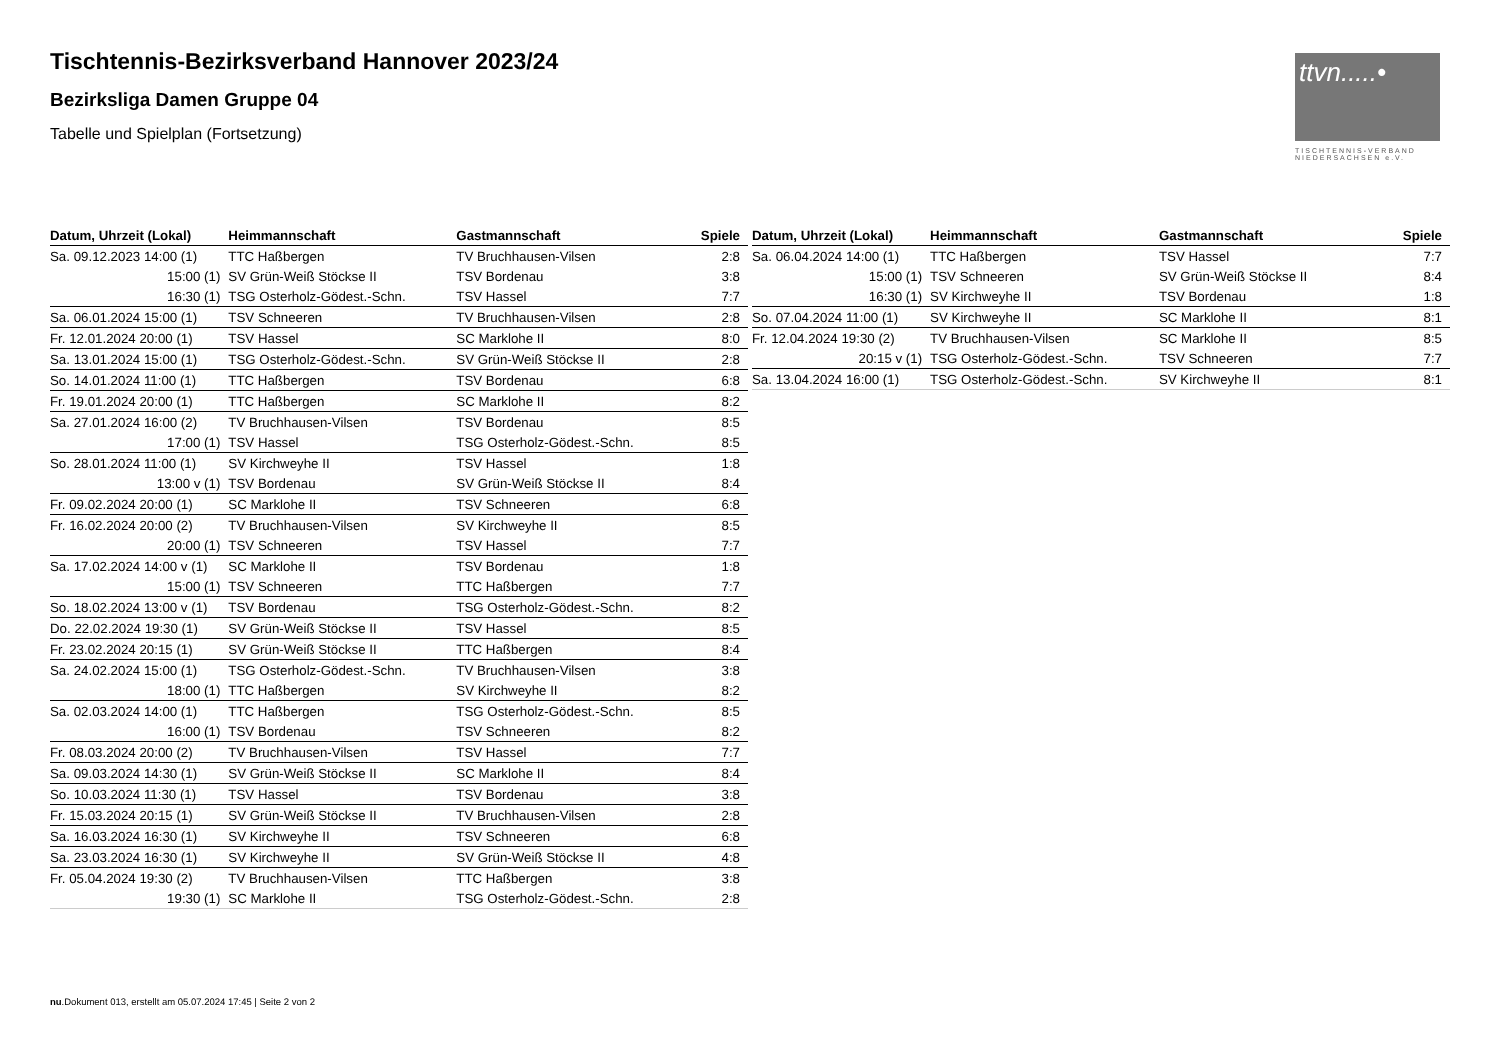Tischtennis-Bezirksverband Hannover 2023/24
Bezirksliga Damen Gruppe 04
Tabelle und Spielplan (Fortsetzung)
ttvn.....•
TISCHTENNIS-VERBAND NIEDERSACHSEN e.V.
| Datum, Uhrzeit (Lokal) | Heimmannschaft | Gastmannschaft | Spiele |
| --- | --- | --- | --- |
| Sa. 09.12.2023 14:00 (1) | TTC Haßbergen | TV Bruchhausen-Vilsen | 2:8 |
| 15:00 (1) | SV Grün-Weiß Stöckse II | TSV Bordenau | 3:8 |
| 16:30 (1) | TSG Osterholz-Gödest.-Schn. | TSV Hassel | 7:7 |
| Sa. 06.01.2024 15:00 (1) | TSV Schneeren | TV Bruchhausen-Vilsen | 2:8 |
| Fr. 12.01.2024 20:00 (1) | TSV Hassel | SC Marklohe II | 8:0 |
| Sa. 13.01.2024 15:00 (1) | TSG Osterholz-Gödest.-Schn. | SV Grün-Weiß Stöckse II | 2:8 |
| So. 14.01.2024 11:00 (1) | TTC Haßbergen | TSV Bordenau | 6:8 |
| Fr. 19.01.2024 20:00 (1) | TTC Haßbergen | SC Marklohe II | 8:2 |
| Sa. 27.01.2024 16:00 (2) | TV Bruchhausen-Vilsen | TSV Bordenau | 8:5 |
| 17:00 (1) | TSV Hassel | TSG Osterholz-Gödest.-Schn. | 8:5 |
| So. 28.01.2024 11:00 (1) | SV Kirchweyhe II | TSV Hassel | 1:8 |
| 13:00 v (1) | TSV Bordenau | SV Grün-Weiß Stöckse II | 8:4 |
| Fr. 09.02.2024 20:00 (1) | SC Marklohe II | TSV Schneeren | 6:8 |
| Fr. 16.02.2024 20:00 (2) | TV Bruchhausen-Vilsen | SV Kirchweyhe II | 8:5 |
| 20:00 (1) | TSV Schneeren | TSV Hassel | 7:7 |
| Sa. 17.02.2024 14:00 v (1) | SC Marklohe II | TSV Bordenau | 1:8 |
| 15:00 (1) | TSV Schneeren | TTC Haßbergen | 7:7 |
| So. 18.02.2024 13:00 v (1) | TSV Bordenau | TSG Osterholz-Gödest.-Schn. | 8:2 |
| Do. 22.02.2024 19:30 (1) | SV Grün-Weiß Stöckse II | TSV Hassel | 8:5 |
| Fr. 23.02.2024 20:15 (1) | SV Grün-Weiß Stöckse II | TTC Haßbergen | 8:4 |
| Sa. 24.02.2024 15:00 (1) | TSG Osterholz-Gödest.-Schn. | TV Bruchhausen-Vilsen | 3:8 |
| 18:00 (1) | TTC Haßbergen | SV Kirchweyhe II | 8:2 |
| Sa. 02.03.2024 14:00 (1) | TTC Haßbergen | TSG Osterholz-Gödest.-Schn. | 8:5 |
| 16:00 (1) | TSV Bordenau | TSV Schneeren | 8:2 |
| Fr. 08.03.2024 20:00 (2) | TV Bruchhausen-Vilsen | TSV Hassel | 7:7 |
| Sa. 09.03.2024 14:30 (1) | SV Grün-Weiß Stöckse II | SC Marklohe II | 8:4 |
| So. 10.03.2024 11:30 (1) | TSV Hassel | TSV Bordenau | 3:8 |
| Fr. 15.03.2024 20:15 (1) | SV Grün-Weiß Stöckse II | TV Bruchhausen-Vilsen | 2:8 |
| Sa. 16.03.2024 16:30 (1) | SV Kirchweyhe II | TSV Schneeren | 6:8 |
| Sa. 23.03.2024 16:30 (1) | SV Kirchweyhe II | SV Grün-Weiß Stöckse II | 4:8 |
| Fr. 05.04.2024 19:30 (2) | TV Bruchhausen-Vilsen | TTC Haßbergen | 3:8 |
| 19:30 (1) | SC Marklohe II | TSG Osterholz-Gödest.-Schn. | 2:8 |
| Datum, Uhrzeit (Lokal) | Heimmannschaft | Gastmannschaft | Spiele |
| --- | --- | --- | --- |
| Sa. 06.04.2024 14:00 (1) | TTC Haßbergen | TSV Hassel | 7:7 |
| 15:00 (1) | TSV Schneeren | SV Grün-Weiß Stöckse II | 8:4 |
| 16:30 (1) | SV Kirchweyhe II | TSV Bordenau | 1:8 |
| So. 07.04.2024 11:00 (1) | SV Kirchweyhe II | SC Marklohe II | 8:1 |
| Fr. 12.04.2024 19:30 (2) | TV Bruchhausen-Vilsen | SC Marklohe II | 8:5 |
| 20:15 v (1) | TSG Osterholz-Gödest.-Schn. | TSV Schneeren | 7:7 |
| Sa. 13.04.2024 16:00 (1) | TSG Osterholz-Gödest.-Schn. | SV Kirchweyhe II | 8:1 |
nu.Dokument 013, erstellt am 05.07.2024 17:45 | Seite 2 von 2